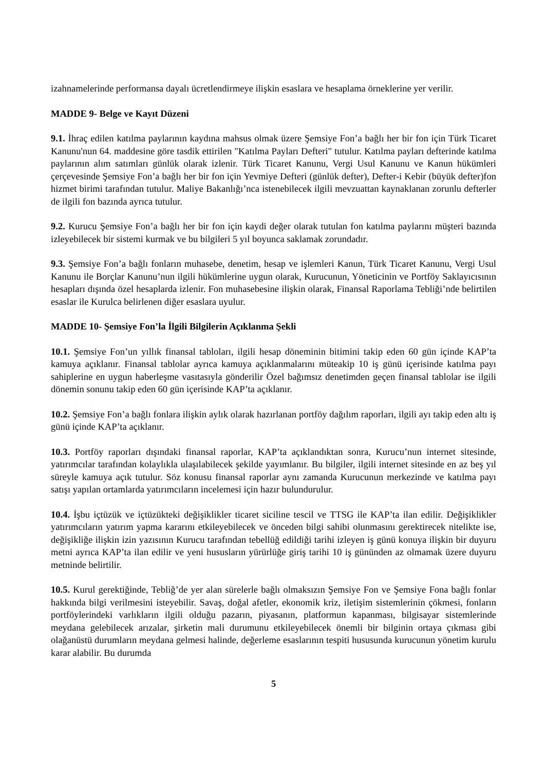izahnamelerinde performansa dayalı ücretlendirmeye ilişkin esaslara ve hesaplama örneklerine yer verilir.
MADDE 9- Belge ve Kayıt Düzeni
9.1. İhraç edilen katılma paylarının kaydına mahsus olmak üzere Şemsiye Fon’a bağlı her bir fon için Türk Ticaret Kanunu'nun 64. maddesine göre tasdik ettirilen "Katılma Payları Defteri" tutulur. Katılma payları defterinde katılma paylarının alım satımları günlük olarak izlenir. Türk Ticaret Kanunu, Vergi Usul Kanunu ve Kanun hükümleri çerçevesinde Şemsiye Fon’a bağlı her bir fon için Yevmiye Defteri (günlük defter), Defter-i Kebir (büyük defter)fon hizmet birimi tarafından tutulur. Maliye Bakanlığı’nca istenebilecek ilgili mevzuattan kaynaklanan zorunlu defterler de ilgili fon bazında ayrıca tutulur.
9.2. Kurucu Şemsiye Fon’a bağlı her bir fon için kaydi değer olarak tutulan fon katılma paylarını müşteri bazında izleyebilecek bir sistemi kurmak ve bu bilgileri 5 yıl boyunca saklamak zorundadır.
9.3. Şemsiye Fon’a bağlı fonların muhasebe, denetim, hesap ve işlemleri Kanun, Türk Ticaret Kanunu, Vergi Usul Kanunu ile Borçlar Kanunu’nun ilgili hükümlerine uygun olarak, Kurucunun, Yöneticinin ve Portföy Saklayıcısının hesapları dışında özel hesaplarda izlenir. Fon muhasebesine ilişkin olarak, Finansal Raporlama Tebliği’nde belirtilen esaslar ile Kurulca belirlenen diğer esaslara uyulur.
MADDE 10- Şemsiye Fon’la İlgili Bilgilerin Açıklanma Şekli
10.1. Şemsiye Fon’un yıllık finansal tabloları, ilgili hesap döneminin bitimini takip eden 60 gün içinde KAP’ta kamuya açıklanır. Finansal tablolar ayrıca kamuya açıklanmalarını müteakip 10 iş günü içerisinde katılma payı sahiplerine en uygun haberleşme vasıtasıyla gönderilir Özel bağımsız denetimden geçen finansal tablolar ise ilgili dönemin sonunu takip eden 60 gün içerisinde KAP’ta açıklanır.
10.2. Şemsiye Fon’a bağlı fonlara ilişkin aylık olarak hazırlanan portföy dağılım raporları, ilgili ayı takip eden altı iş günü içinde KAP’ta açıklanır.
10.3. Portföy raporları dışındaki finansal raporlar, KAP’ta açıklandıktan sonra, Kurucu’nun internet sitesinde, yatırımcılar tarafından kolaylıkla ulaşılabilecek şekilde yayımlanır. Bu bilgiler, ilgili internet sitesinde en az beş yıl süreyle kamuya açık tutulur. Söz konusu finansal raporlar aynı zamanda Kurucunun merkezinde ve katılma payı satışı yapılan ortamlarda yatırımcıların incelemesi için hazır bulundurulur.
10.4. İşbu içtüzük ve içtüzükteki değişiklikler ticaret siciline tescil ve TTSG ile KAP’ta ilan edilir. Değişiklikler yatırımcıların yatırım yapma kararını etkileyebilecek ve önceden bilgi sahibi olunmasını gerektirecek nitelikte ise, değişikliğe ilişkin izin yazısının Kurucu tarafından tebellüğ edildiği tarihi izleyen iş günü konuya ilişkin bir duyuru metni ayrıca KAP’ta ilan edilir ve yeni hususların yürürlüğe giriş tarihi 10 iş gününden az olmamak üzere duyuru metninde belirtilir.
10.5. Kurul gerektiğinde, Tebliğ’de yer alan sürelerle bağlı olmaksızın Şemsiye Fon ve Şemsiye Fona bağlı fonlar hakkında bilgi verilmesini isteyebilir. Savaş, doğal afetler, ekonomik kriz, iletişim sistemlerinin çökmesi, fonların portföylerindeki varlıkların ilgili olduğu pazarın, piyasanın, platformun kapanması, bilgisayar sistemlerinde meydana gelebilecek arızalar, şirketin mali durumunu etkileyebilecek önemli bir bilginin ortaya çıkması gibi olağanüstü durumların meydana gelmesi halinde, değerleme esaslarının tespiti hususunda kurucunun yönetim kurulu karar alabilir. Bu durumda
5